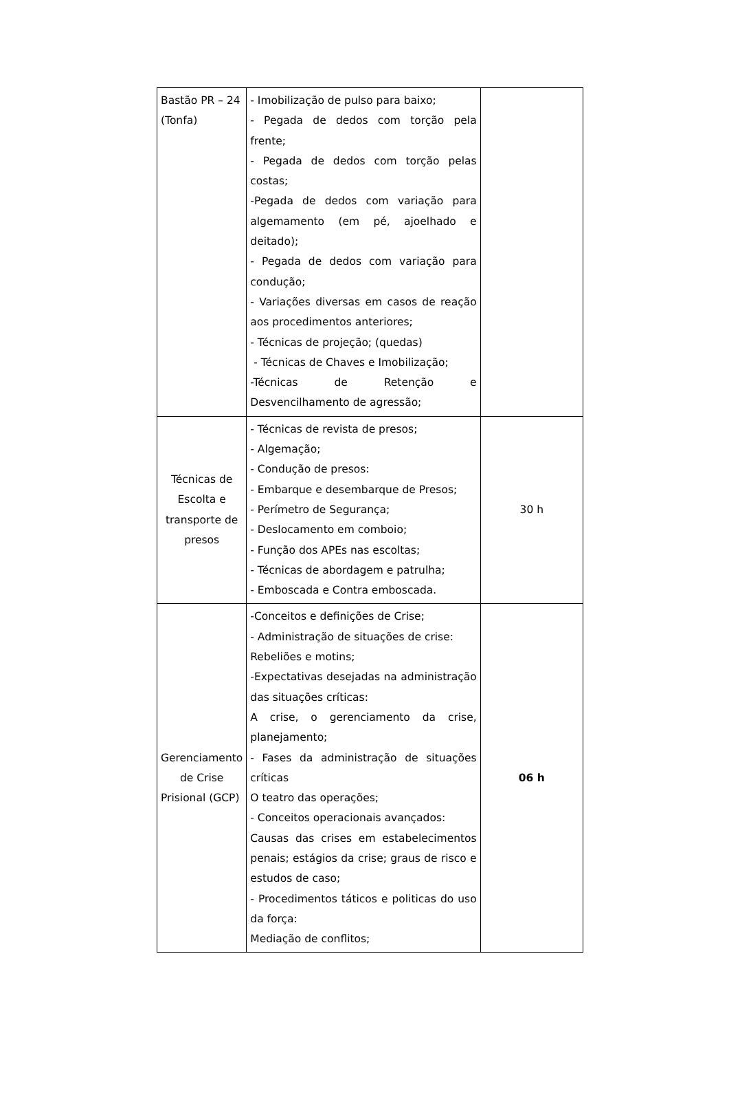| Bastão PR – 24 (Tonfa) | - Imobilização de pulso para baixo; - Pegada de dedos com torção pela frente; - Pegada de dedos com torção pelas costas; -Pegada de dedos com variação para algemamento (em pé, ajoelhado e deitado); - Pegada de dedos com variação para condução; - Variações diversas em casos de reação aos procedimentos anteriores; - Técnicas de projeção; (quedas) - Técnicas de Chaves e Imobilização; -Técnicas de Retenção e Desvencilhamento de agressão; | |
| Técnicas de Escolta e transporte de presos | - Técnicas de revista de presos; - Algemação; - Condução de presos: - Embarque e desembarque de Presos; - Perímetro de Segurança; - Deslocamento em comboio; - Função dos APEs nas escoltas; - Técnicas de abordagem e patrulha; - Emboscada e Contra emboscada. | 30 h |
| Gerenciamento de Crise Prisional (GCP) | -Conceitos e definições de Crise; - Administração de situações de crise: Rebeliões e motins; -Expectativas desejadas na administração das situações críticas: A crise, o gerenciamento da crise, planejamento; - Fases da administração de situações críticas O teatro das operações; - Conceitos operacionais avançados: Causas das crises em estabelecimentos penais; estágios da crise; graus de risco e estudos de caso; - Procedimentos táticos e politicas do uso da força: Mediação de conflitos; | 06 h |